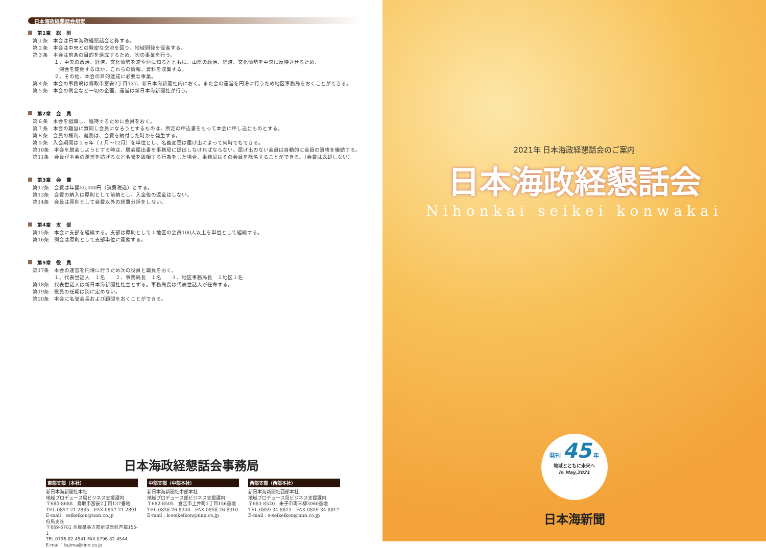日本海政経懇話会規定
第1章　総　則
第１条　本会は日本海政経懇話会と称する。
第２条　本会は中央との緊密な交流を図り、地域開発を促進する。
第３条　本会は前条の目的を達成するため、次の事業を行う。
１、中央の政治、経済、文化情勢を速やかに知るとともに、山陰の政治、経済、文化情勢を中央に反映させるため、
　例会を開催するほか、これらの情報、資料を収集する。
２、その他、本会の目的達成に必要な事業。
第４条　本会の事務局は鳥取市富安2丁目137、新日本海新聞社内におく。また会の運営を円滑に行うため地区事務局をおくことができる。
第５条　本会の例会など一切の企画、運営は新日本海新聞社が行う。
第2章　会　員
第６条　本会を組織し、維持するために会員をおく。
第７条　本会の趣旨に賛同し会員になろうとするものは、所定の申込書をもって本会に申し込むものとする。
第８条　会員の権利、義務は、会費を納付した時から発生する。
第９条　入会期間は１ヵ年（１月～12月）を単位とし、名義変更は届け出によって何時でもできる。
第10条　本会を脱会しようとする時は、脱会届出書を事務局に提出しなければならない。届け出のない会員は自動的に会員の資格を継続する。
第11条　会員が本会の運営を妨げるなど名誉を毀損する行為をした場合、事務局はその会員を除名することができる。（会費は返却しない）
第3章　会　費
第12条　会費は年額55,000円（消費税込）とする。
第13条　会費の納入は原則として前納とし、入金後の返金はしない。
第14条　会員は原則として会費以外の経費分担をしない。
第4章　支　部
第15条　本会に支部を組織する。支部は原則として１地区の会員100人以上を単位として組織する。
第16条　例会は原則として支部単位に開催する。
第5章　役　員
第17条　本会の運営を円滑に行うため次の役員と職員をおく。
１、代表世話人　１名　　２、事務局長　１名　　３、地区事務局長　１地区１名
第18条　代表世話人は新日本海新聞社社主とする。事務局長は代表世話人が任命する。
第19条　役員の任期は別に定めない。
第20条　本会に名誉会長および顧問をおくことができる。
日本海政経懇話会事務局
東部支部（本社）
新日本海新聞社本社
地域プロデュース局ビジネス支援課内
〒680-8688　鳥取市富安2丁目137番地
TEL.0857-21-2885　FAX.0857-21-2891
E-mail：seikeikon@nnn.co.jp
但馬支社
〒669-6701 兵庫県美方郡新温泉町芦屋155-1
TEL.0796-82-4541 FAX.0796-82-4544
E-mail：tajima@nnn.co.jp
中部支部（中部本社）
新日本海新聞社中部本社
地域プロデュース部ビジネス支援課内
〒682-8505　倉吉市上井町1丁目156番地
TEL.0858-26-8340　FAX.0858-26-8310
E-mail：k-seikeikon@nnn.co.jp
西部支部（西部本社）
新日本海新聞社西部本社
地域プロデュース局ビジネス支援課内
〒683-8520　米子市両三柳3060番地
TEL.0859-34-8813　FAX.0859-34-8817
E-mail：s-seikeikon@nnn.co.jp
2021年 日本海政経懇話会のご案内
日本海政経懇話会
Nihonkai seikei konwakai
発刊 45 年
地域とともに未来へ
in May,2021
日本海新聞